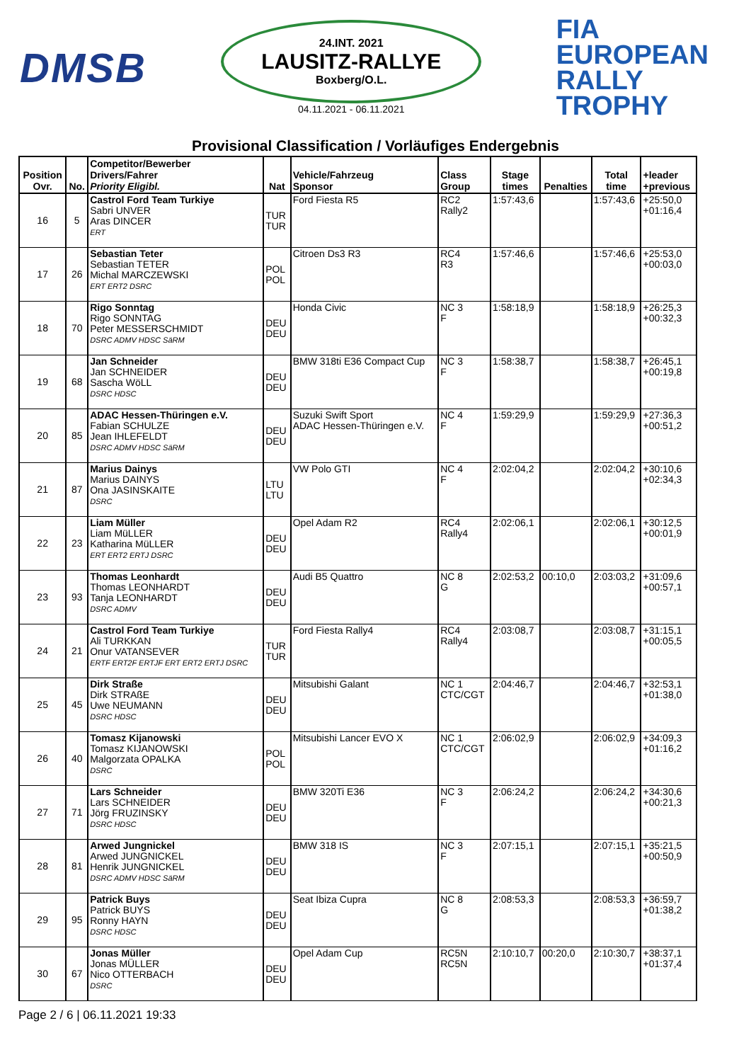DMSB
24.INT. 2021
LAUSITZ-RALLYE
Boxberg/O.L.
04.11.2021 - 06.11.2021
FIA
EUROPEAN
RALLY
TROPHY
Provisional Classification / Vorläufiges Endergebnis
| Position Ovr. | No. | Competitor/Bewerber Drivers/Fahrer Priority Eligibl. | Nat | Vehicle/Fahrzeug Sponsor | Class Group | Stage times | Penalties | Total time | +leader +previous |
| --- | --- | --- | --- | --- | --- | --- | --- | --- | --- |
| 16 | 5 | Castrol Ford Team Turkiye Sabri UNVER Aras DINCER ERT | TUR TUR | Ford Fiesta R5 | RC2 Rally2 | 1:57:43,6 | | 1:57:43,6 | +25:50,0 +01:16,4 |
| 17 | 26 | Sebastian Teter Sebastian TETER Michal MARCZEWSKI ERT ERT2 DSRC | POL POL | Citroen Ds3 R3 | RC4 R3 | 1:57:46,6 | | 1:57:46,6 | +25:53,0 +00:03,0 |
| 18 | 70 | Rigo Sonntag Rigo SONNTAG Peter MESSERSCHMIDT DSRC ADMV HDSC SäRM | DEU DEU | Honda Civic | NC 3 F | 1:58:18,9 | | 1:58:18,9 | +26:25,3 +00:32,3 |
| 19 | 68 | Jan Schneider Jan SCHNEIDER Sascha WöLL DSRC HDSC | DEU DEU | BMW 318ti E36 Compact Cup | NC 3 F | 1:58:38,7 | | 1:58:38,7 | +26:45,1 +00:19,8 |
| 20 | 85 | ADAC Hessen-Thüringen e.V. Fabian SCHULZE Jean IHLEFELDT DSRC ADMV HDSC SäRM | DEU DEU | Suzuki Swift Sport ADAC Hessen-Thüringen e.V. | NC 4 F | 1:59:29,9 | | 1:59:29,9 | +27:36,3 +00:51,2 |
| 21 | 87 | Marius Dainys Marius DAINYS Ona JASINSKAITE DSRC | LTU LTU | VW Polo GTI | NC 4 F | 2:02:04,2 | | 2:02:04,2 | +30:10,6 +02:34,3 |
| 22 | 23 | Liam Müller Liam MüLLER Katharina MüLLER ERT ERT2 ERTJ DSRC | DEU DEU | Opel Adam R2 | RC4 Rally4 | 2:02:06,1 | | 2:02:06,1 | +30:12,5 +00:01,9 |
| 23 | 93 | Thomas Leonhardt Thomas LEONHARDT Tanja LEONHARDT DSRC ADMV | DEU DEU | Audi B5 Quattro | NC 8 G | 2:02:53,2 | 00:10,0 | 2:03:03,2 | +31:09,6 +00:57,1 |
| 24 | 21 | Castrol Ford Team Turkiye Ali TURKKAN Onur VATANSEVER ERTF ERT2F ERTJF ERT ERT2 ERTJ DSRC | TUR TUR | Ford Fiesta Rally4 | RC4 Rally4 | 2:03:08,7 | | 2:03:08,7 | +31:15,1 +00:05,5 |
| 25 | 45 | Dirk Straße Dirk STRAßE Uwe NEUMANN DSRC HDSC | DEU DEU | Mitsubishi Galant | NC 1 CTC/CGT | 2:04:46,7 | | 2:04:46,7 | +32:53,1 +01:38,0 |
| 26 | 40 | Tomasz Kijanowski Tomasz KIJANOWSKI Malgorzata OPALKA DSRC | POL POL | Mitsubishi Lancer EVO X | NC 1 CTC/CGT | 2:06:02,9 | | 2:06:02,9 | +34:09,3 +01:16,2 |
| 27 | 71 | Lars Schneider Lars SCHNEIDER Jörg FRUZINSKY DSRC HDSC | DEU DEU | BMW 320Ti E36 | NC 3 F | 2:06:24,2 | | 2:06:24,2 | +34:30,6 +00:21,3 |
| 28 | 81 | Arwed Jungnickel Arwed JUNGNICKEL Henrik JUNGNICKEL DSRC ADMV HDSC SäRM | DEU DEU | BMW 318 IS | NC 3 F | 2:07:15,1 | | 2:07:15,1 | +35:21,5 +00:50,9 |
| 29 | 95 | Patrick Buys Patrick BUYS Ronny HAYN DSRC HDSC | DEU DEU | Seat Ibiza Cupra | NC 8 G | 2:08:53,3 | | 2:08:53,3 | +36:59,7 +01:38,2 |
| 30 | 67 | Jonas Müller Jonas MÜLLER Nico OTTERBACH DSRC | DEU DEU | Opel Adam Cup | RC5N RC5N | 2:10:10,7 | 00:20,0 | 2:10:30,7 | +38:37,1 +01:37,4 |
Page 2 / 6 | 06.11.2021 19:33